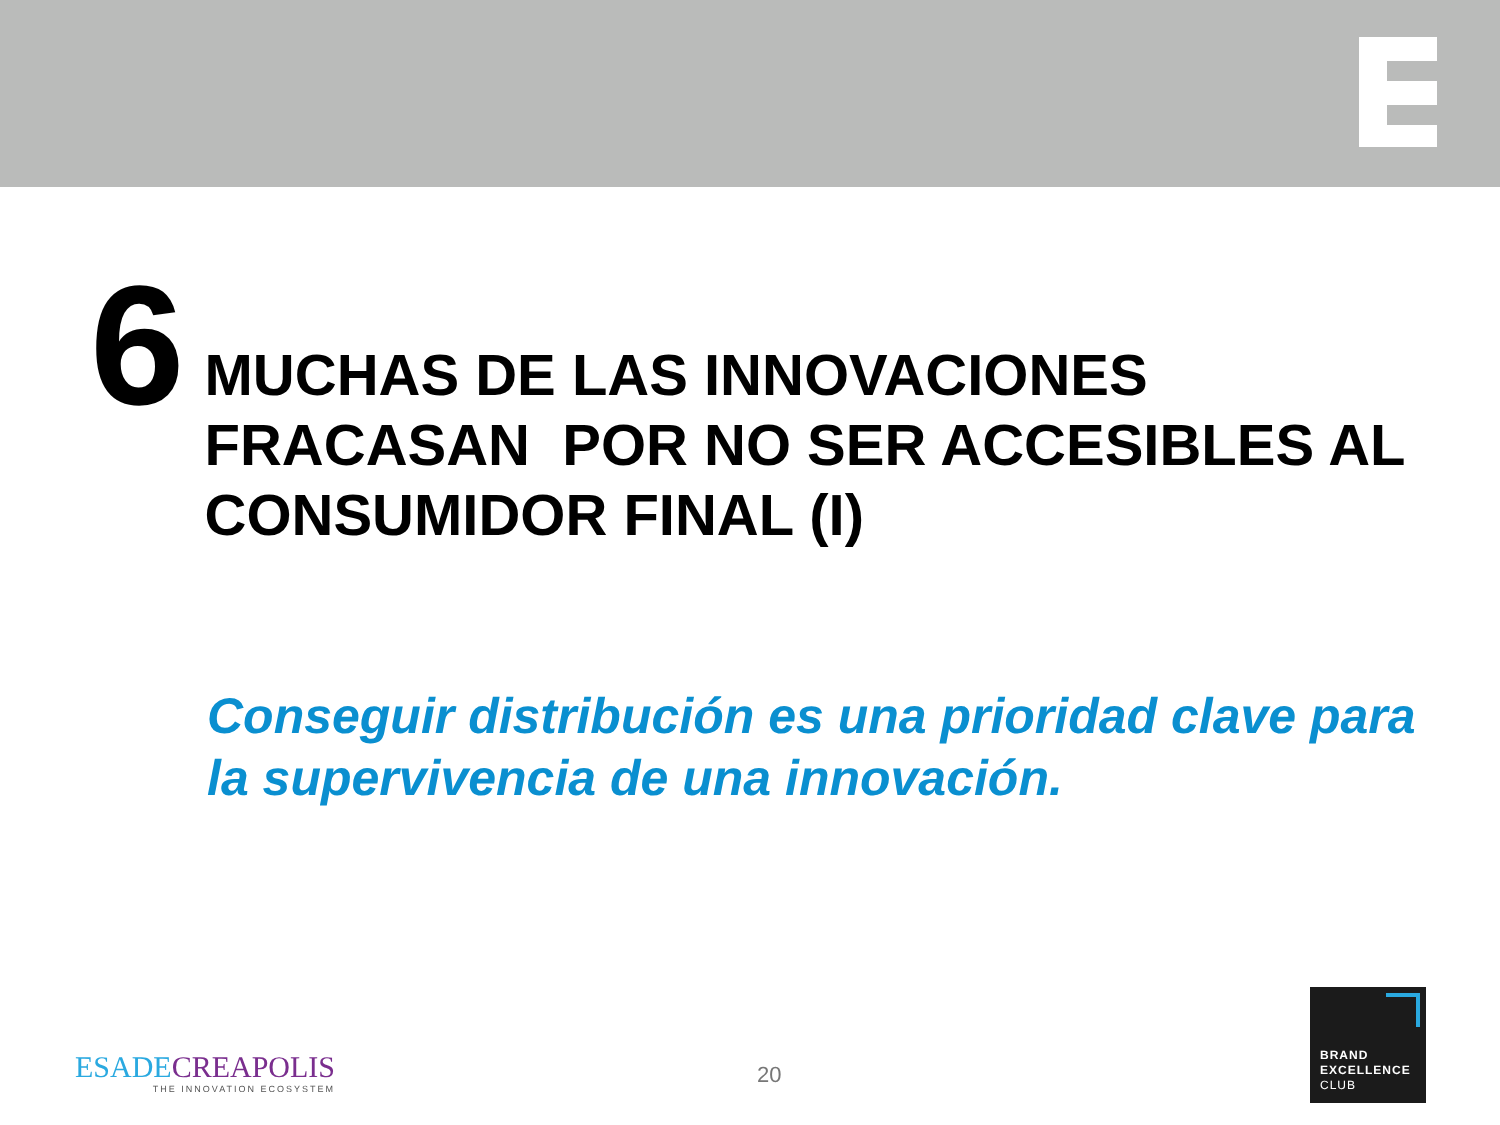6
MUCHAS DE LAS INNOVACIONES
FRACASAN POR NO SER ACCESIBLES AL CONSUMIDOR FINAL (I)
Conseguir distribución es una prioridad clave para la supervivencia de una innovación.
ESADECREAPOLIS
THE INNOVATION ECOSYSTEM
20
BRAND
EXCELLENCE
CLUB